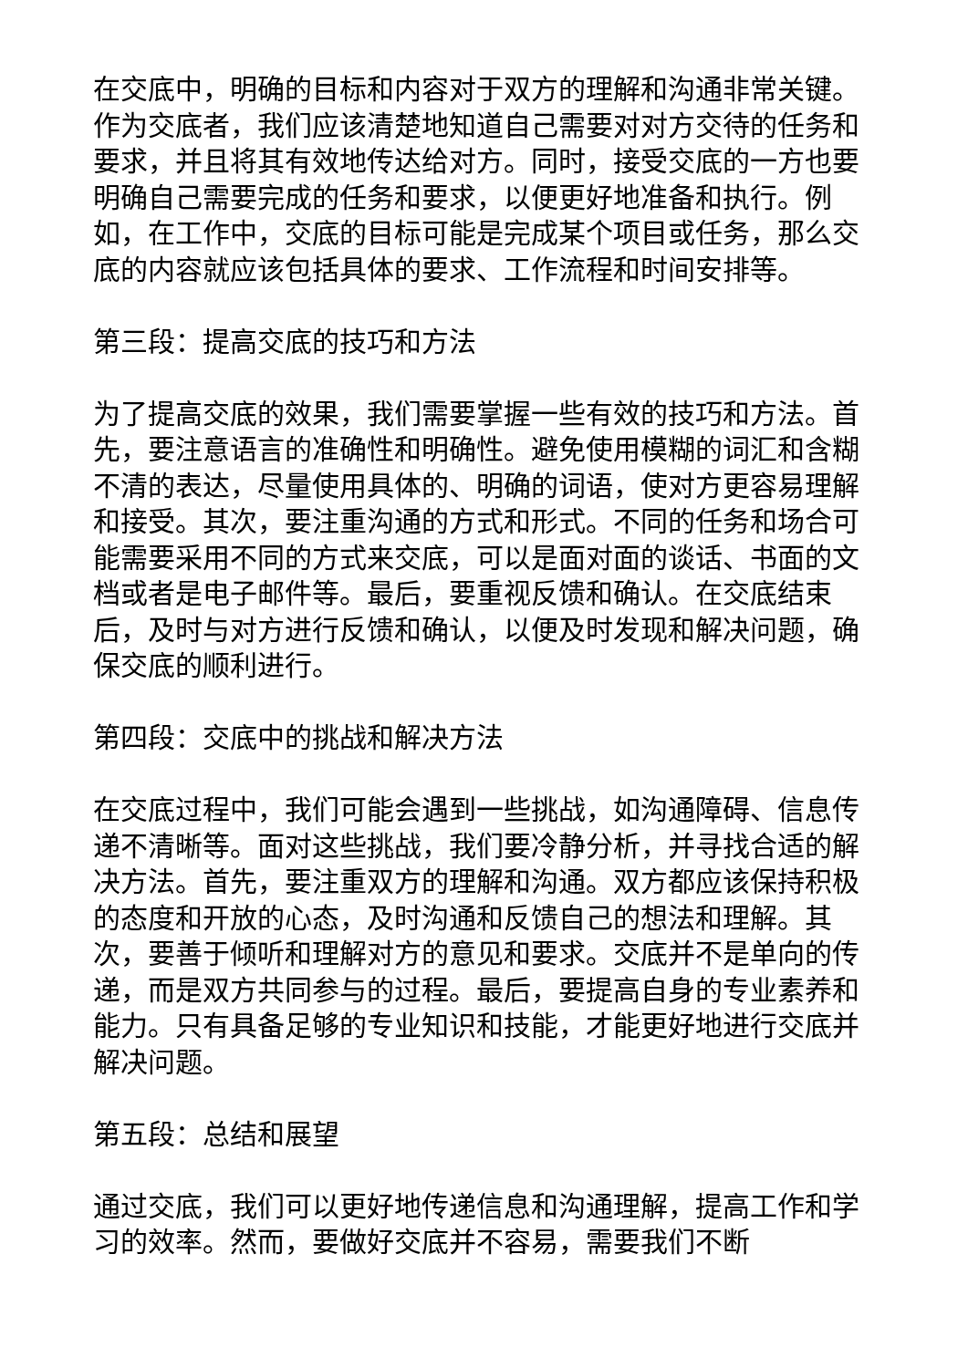在交底中，明确的目标和内容对于双方的理解和沟通非常关键。作为交底者，我们应该清楚地知道自己需要对对方交待的任务和要求，并且将其有效地传达给对方。同时，接受交底的一方也要明确自己需要完成的任务和要求，以便更好地准备和执行。例如，在工作中，交底的目标可能是完成某个项目或任务，那么交底的内容就应该包括具体的要求、工作流程和时间安排等。
第三段：提高交底的技巧和方法
为了提高交底的效果，我们需要掌握一些有效的技巧和方法。首先，要注意语言的准确性和明确性。避免使用模糊的词汇和含糊不清的表达，尽量使用具体的、明确的词语，使对方更容易理解和接受。其次，要注重沟通的方式和形式。不同的任务和场合可能需要采用不同的方式来交底，可以是面对面的谈话、书面的文档或者是电子邮件等。最后，要重视反馈和确认。在交底结束后，及时与对方进行反馈和确认，以便及时发现和解决问题，确保交底的顺利进行。
第四段：交底中的挑战和解决方法
在交底过程中，我们可能会遇到一些挑战，如沟通障碍、信息传递不清晰等。面对这些挑战，我们要冷静分析，并寻找合适的解决方法。首先，要注重双方的理解和沟通。双方都应该保持积极的态度和开放的心态，及时沟通和反馈自己的想法和理解。其次，要善于倾听和理解对方的意见和要求。交底并不是单向的传递，而是双方共同参与的过程。最后，要提高自身的专业素养和能力。只有具备足够的专业知识和技能，才能更好地进行交底并解决问题。
第五段：总结和展望
通过交底，我们可以更好地传递信息和沟通理解，提高工作和学习的效率。然而，要做好交底并不容易，需要我们不断